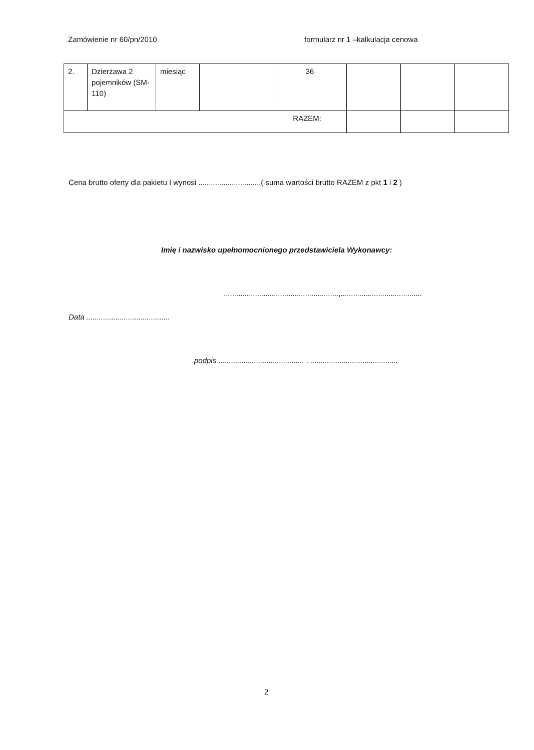Zamówienie nr 60/pn/2010 formularz nr 1 –kalkulacja cenowa
| 2. | Dzierżawa 2 pojemników (SM-110) | miesiąc | | 36 | | | |
| RAZEM: | | | | | | | |
Cena brutto oferty dla pakietu I wynosi ..............................( suma wartości brutto RAZEM z pkt 1 i 2 )
Imię i nazwisko upełnomocnionego przedstawiciela Wykonawcy:
.......................................................,.......................................
Data ........................................
podpis ......................................... , ..........................................
2